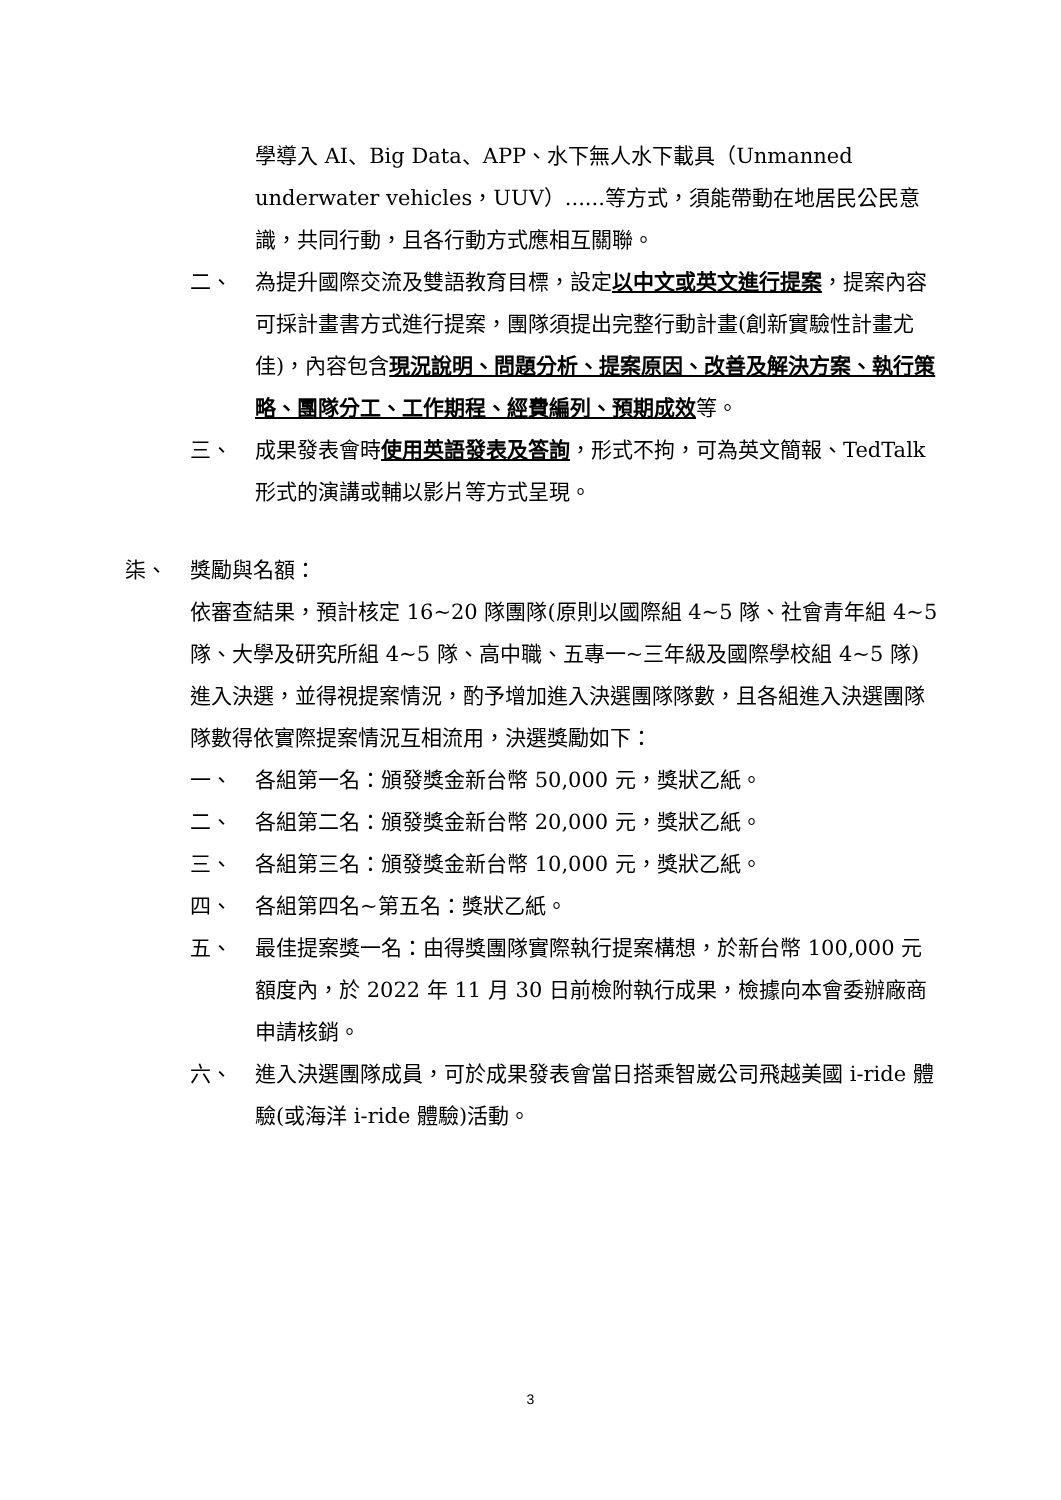學導入 AI、Big Data、APP、水下無人水下載具（Unmanned underwater vehicles，UUV）......等方式，須能帶動在地居民公民意識，共同行動，且各行動方式應相互關聯。
二、 為提升國際交流及雙語教育目標，設定以中文或英文進行提案，提案內容可採計畫書方式進行提案，團隊須提出完整行動計畫(創新實驗性計畫尤佳)，內容包含現況說明、問題分析、提案原因、改善及解決方案、執行策略、團隊分工、工作期程、經費編列、預期成效等。
三、 成果發表會時使用英語發表及答詢，形式不拘，可為英文簡報、TedTalk 形式的演講或輔以影片等方式呈現。
柒、 獎勵與名額：
依審查結果，預計核定 16~20 隊團隊(原則以國際組 4~5 隊、社會青年組 4~5 隊、大學及研究所組 4~5 隊、高中職、五專一~三年級及國際學校組 4~5 隊)進入決選，並得視提案情況，酌予增加進入決選團隊隊數，且各組進入決選團隊隊數得依實際提案情況互相流用，決選獎勵如下：
一、 各組第一名：頒發獎金新台幣 50,000 元，獎狀乙紙。
二、 各組第二名：頒發獎金新台幣 20,000 元，獎狀乙紙。
三、 各組第三名：頒發獎金新台幣 10,000 元，獎狀乙紙。
四、 各組第四名~第五名：獎狀乙紙。
五、 最佳提案獎一名：由得獎團隊實際執行提案構想，於新台幣 100,000 元額度內，於 2022 年 11 月 30 日前檢附執行成果，檢據向本會委辦廠商申請核銷。
六、 進入決選團隊成員，可於成果發表會當日搭乘智崴公司飛越美國 i-ride 體驗(或海洋 i-ride 體驗)活動。
3